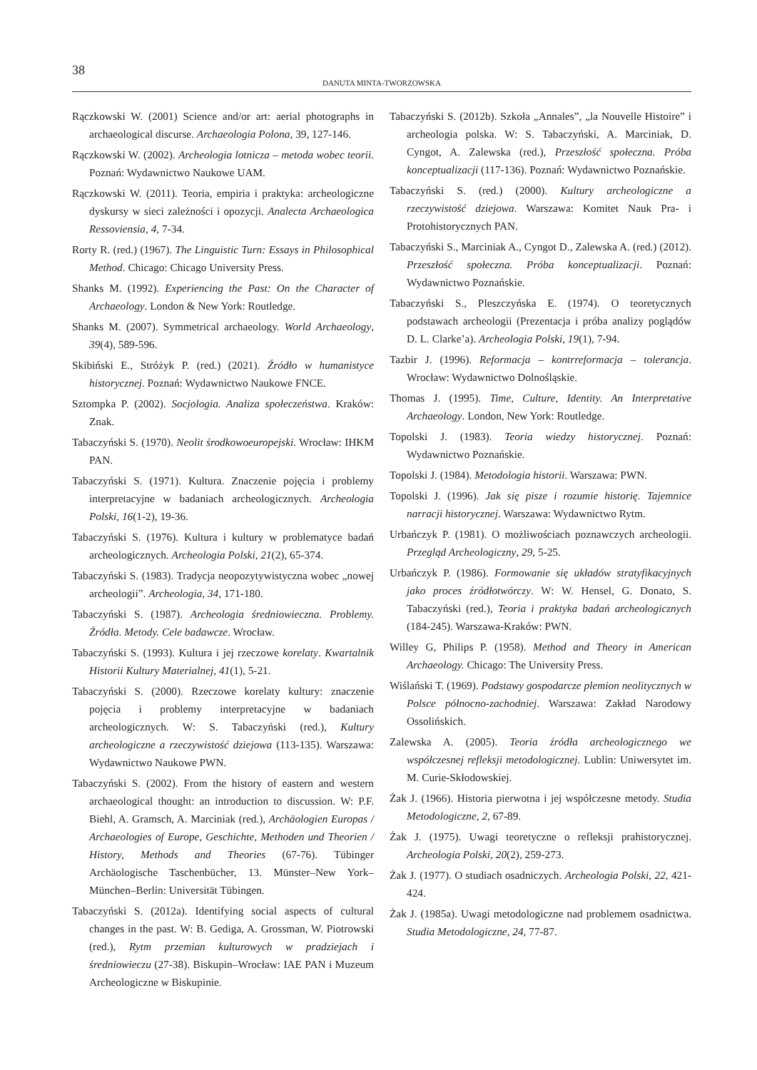38
DANUTA MINTA-TWORZOWSKA
Rączkowski W. (2001) Science and/or art: aerial photographs in archaeological discurse. Archaeologia Polona, 39, 127-146.
Rączkowski W. (2002). Archeologia lotnicza – metoda wobec teorii. Poznań: Wydawnictwo Naukowe UAM.
Rączkowski W. (2011). Teoria, empiria i praktyka: archeologiczne dyskursy w sieci zależności i opozycji. Analecta Archaeologica Ressoviensia, 4, 7-34.
Rorty R. (red.) (1967). The Linguistic Turn: Essays in Philosophical Method. Chicago: Chicago University Press.
Shanks M. (1992). Experiencing the Past: On the Character of Archaeology. London & New York: Routledge.
Shanks M. (2007). Symmetrical archaeology. World Archaeology, 39(4), 589-596.
Skibiński E., Stróżyk P. (red.) (2021). Źródło w humanistyce historycznej. Poznań: Wydawnictwo Naukowe FNCE.
Sztompka P. (2002). Socjologia. Analiza społeczeństwa. Kraków: Znak.
Tabaczyński S. (1970). Neolit środkowoeuropejski. Wrocław: IHKM PAN.
Tabaczyński S. (1971). Kultura. Znaczenie pojęcia i problemy interpretacyjne w badaniach archeologicznych. Archeologia Polski, 16(1-2), 19-36.
Tabaczyński S. (1976). Kultura i kultury w problematyce badań archeologicznych. Archeologia Polski, 21(2), 65-374.
Tabaczyński S. (1983). Tradycja neopozytywistyczna wobec „nowej archeologii”. Archeologia, 34, 171-180.
Tabaczyński S. (1987). Archeologia średniowieczna. Problemy. Źródła. Metody. Cele badawcze. Wrocław.
Tabaczyński S. (1993). Kultura i jej rzeczowe korelaty. Kwartalnik Historii Kultury Materialnej, 41(1), 5-21.
Tabaczyński S. (2000). Rzeczowe korelaty kultury: znaczenie pojęcia i problemy interpretacyjne w badaniach archeologicznych. W: S. Tabaczyński (red.), Kultury archeologiczne a rzeczywistość dziejowa (113-135). Warszawa: Wydawnictwo Naukowe PWN.
Tabaczyński S. (2002). From the history of eastern and western archaeological thought: an introduction to discussion. W: P.F. Biehl, A. Gramsch, A. Marciniak (red.), Archäologien Europas / Archaeologies of Europe, Geschichte, Methoden und Theorien / History, Methods and Theories (67-76). Tübinger Archäologische Taschenbücher, 13. Münster–New York–München–Berlin: Universität Tübingen.
Tabaczyński S. (2012a). Identifying social aspects of cultural changes in the past. W: B. Gediga, A. Grossman, W. Piotrowski (red.), Rytm przemian kulturowych w pradziejach i średniowieczu (27-38). Biskupin–Wrocław: IAE PAN i Muzeum Archeologiczne w Biskupinie.
Tabaczyński S. (2012b). Szkoła „Annales”, „la Nouvelle Histoire” i archeologia polska. W: S. Tabaczyński, A. Marciniak, D. Cyngot, A. Zalewska (red.), Przeszłość społeczna. Próba konceptualizacji (117-136). Poznań: Wydawnictwo Poznańskie.
Tabaczyński S. (red.) (2000). Kultury archeologiczne a rzeczywistość dziejowa. Warszawa: Komitet Nauk Pra- i Protohistorycznych PAN.
Tabaczyński S., Marciniak A., Cyngot D., Zalewska A. (red.) (2012). Przeszłość społeczna. Próba konceptualizacji. Poznań: Wydawnictwo Poznańskie.
Tabaczyński S., Pleszczyńska E. (1974). O teoretycznych podstawach archeologii (Prezentacja i próba analizy poglądów D. L. Clarke’a). Archeologia Polski, 19(1), 7-94.
Tazbir J. (1996). Reformacja – kontrreformacja – tolerancja. Wrocław: Wydawnictwo Dolnośląskie.
Thomas J. (1995). Time, Culture, Identity. An Interpretative Archaeology. London, New York: Routledge.
Topolski J. (1983). Teoria wiedzy historycznej. Poznań: Wydawnictwo Poznańskie.
Topolski J. (1984). Metodologia historii. Warszawa: PWN.
Topolski J. (1996). Jak się pisze i rozumie historię. Tajemnice narracji historycznej. Warszawa: Wydawnictwo Rytm.
Urbańczyk P. (1981). O możliwościach poznawczych archeologii. Przegląd Archeologiczny, 29, 5-25.
Urbańczyk P. (1986). Formowanie się układów stratyfikacyjnych jako proces źródłotwórczy. W: W. Hensel, G. Donato, S. Tabaczyński (red.), Teoria i praktyka badań archeologicznych (184-245). Warszawa-Kraków: PWN.
Willey G, Philips P. (1958). Method and Theory in American Archaeology. Chicago: The University Press.
Wiślański T. (1969). Podstawy gospodarcze plemion neolitycznych w Polsce północno-zachodniej. Warszawa: Zakład Narodowy Ossolińskich.
Zalewska A. (2005). Teoria źródła archeologicznego we współczesnej refleksji metodologicznej. Lublin: Uniwersytet im. M. Curie-Skłodowskiej.
Żak J. (1966). Historia pierwotna i jej współczesne metody. Studia Metodologiczne, 2, 67-89.
Żak J. (1975). Uwagi teoretyczne o refleksji prahistorycznej. Archeologia Polski, 20(2), 259-273.
Żak J. (1977). O studiach osadniczych. Archeologia Polski, 22, 421-424.
Żak J. (1985a). Uwagi metodologiczne nad problemem osadnictwa. Studia Metodologiczne, 24, 77-87.